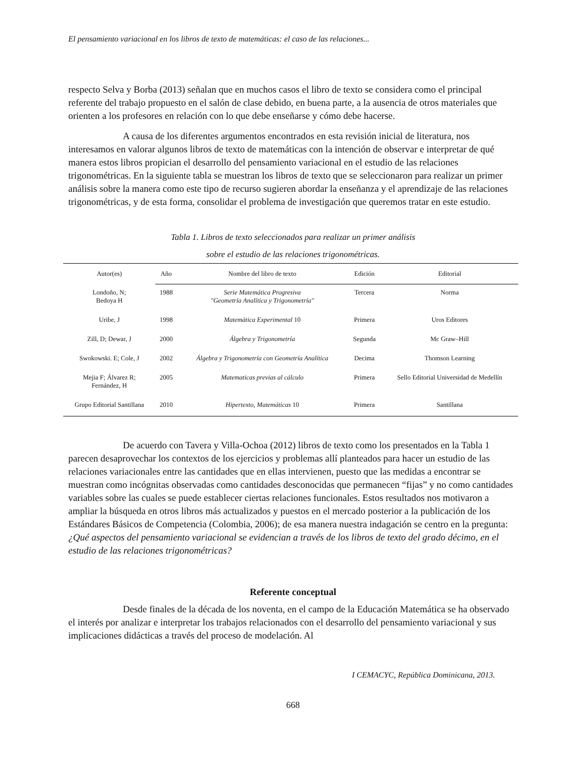El pensamiento variacional en los libros de texto de matemáticas: el caso de las relaciones...
respecto Selva y Borba (2013) señalan que en muchos casos el libro de texto se considera como el principal referente del trabajo propuesto en el salón de clase debido, en buena parte, a la ausencia de otros materiales que orienten a los profesores en relación con lo que debe enseñarse y cómo debe hacerse.
A causa de los diferentes argumentos encontrados en esta revisión inicial de literatura, nos interesamos en valorar algunos libros de texto de matemáticas con la intención de observar e interpretar de qué manera estos libros propician el desarrollo del pensamiento variacional en el estudio de las relaciones trigonométricas. En la siguiente tabla se muestran los libros de texto que se seleccionaron para realizar un primer análisis sobre la manera como este tipo de recurso sugieren abordar la enseñanza y el aprendizaje de las relaciones trigonométricas, y de esta forma, consolidar el problema de investigación que queremos tratar en este estudio.
Tabla 1. Libros de texto seleccionados para realizar un primer análisis
sobre el estudio de las relaciones trigonométricas.
| Autor(es) | Año | Nombre del libro de texto | Edición | Editorial |
| --- | --- | --- | --- | --- |
| Londoño, N; Bedoya H | 1988 | Serie Matemática Progresiva "Geometría Analítica y Trigonometría" | Tercera | Norma |
| Uribe, J | 1998 | Matemática Experimental 10 | Primera | Uros Editores |
| Zill, D; Dewar, J | 2000 | Álgebra y Trigonometría | Segunda | Mc Graw–Hill |
| Swokowski. E; Cole, J | 2002 | Álgebra y Trigonometría con Geometría Analítica | Decima | Thomson Learning |
| Mejia F; Álvarez R; Fernández, H | 2005 | Matematicas previas al cálculo | Primera | Sello Editorial Universidad de Medellín |
| Grupo Editorial Santillana | 2010 | Hipertexto, Matemáticas 10 | Primera | Santillana |
De acuerdo con Tavera y Villa-Ochoa (2012) libros de texto como los presentados en la Tabla 1 parecen desaprovechar los contextos de los ejercicios y problemas allí planteados para hacer un estudio de las relaciones variacionales entre las cantidades que en ellas intervienen, puesto que las medidas a encontrar se muestran como incógnitas observadas como cantidades desconocidas que permanecen “fijas” y no como cantidades variables sobre las cuales se puede establecer ciertas relaciones funcionales. Estos resultados nos motivaron a ampliar la búsqueda en otros libros más actualizados y puestos en el mercado posterior a la publicación de los Estándares Básicos de Competencia (Colombia, 2006); de esa manera nuestra indagación se centro en la pregunta: ¿Qué aspectos del pensamiento variacional se evidencian a través de los libros de texto del grado décimo, en el estudio de las relaciones trigonométricas?
Referente conceptual
Desde finales de la década de los noventa, en el campo de la Educación Matemática se ha observado el interés por analizar e interpretar los trabajos relacionados con el desarrollo del pensamiento variacional y sus implicaciones didácticas a través del proceso de modelación. Al
I CEMACYC, República Dominicana, 2013.
668